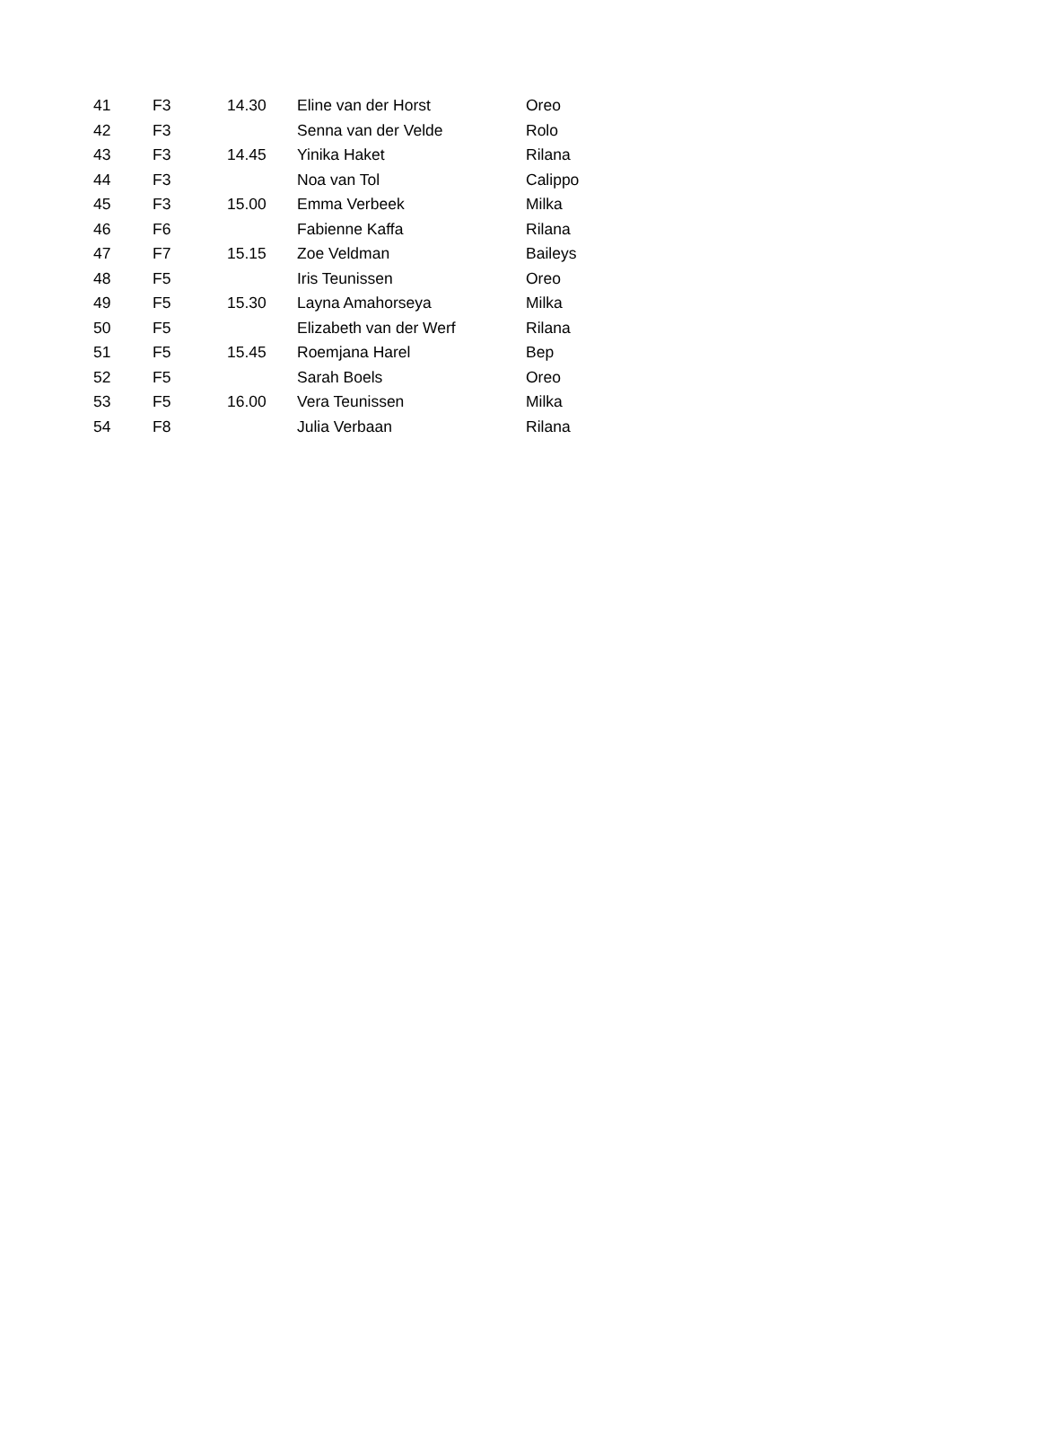| 41 | F3 | 14.30 | Eline van der Horst | Oreo |
| 42 | F3 | | Senna van der Velde | Rolo |
| 43 | F3 | 14.45 | Yinika Haket | Rilana |
| 44 | F3 | | Noa van Tol | Calippo |
| 45 | F3 | 15.00 | Emma Verbeek | Milka |
| 46 | F6 | | Fabienne Kaffa | Rilana |
| 47 | F7 | 15.15 | Zoe Veldman | Baileys |
| 48 | F5 | | Iris Teunissen | Oreo |
| 49 | F5 | 15.30 | Layna Amahorseya | Milka |
| 50 | F5 | | Elizabeth van der Werf | Rilana |
| 51 | F5 | 15.45 | Roemjana Harel | Bep |
| 52 | F5 | | Sarah Boels | Oreo |
| 53 | F5 | 16.00 | Vera Teunissen | Milka |
| 54 | F8 | | Julia Verbaan | Rilana |